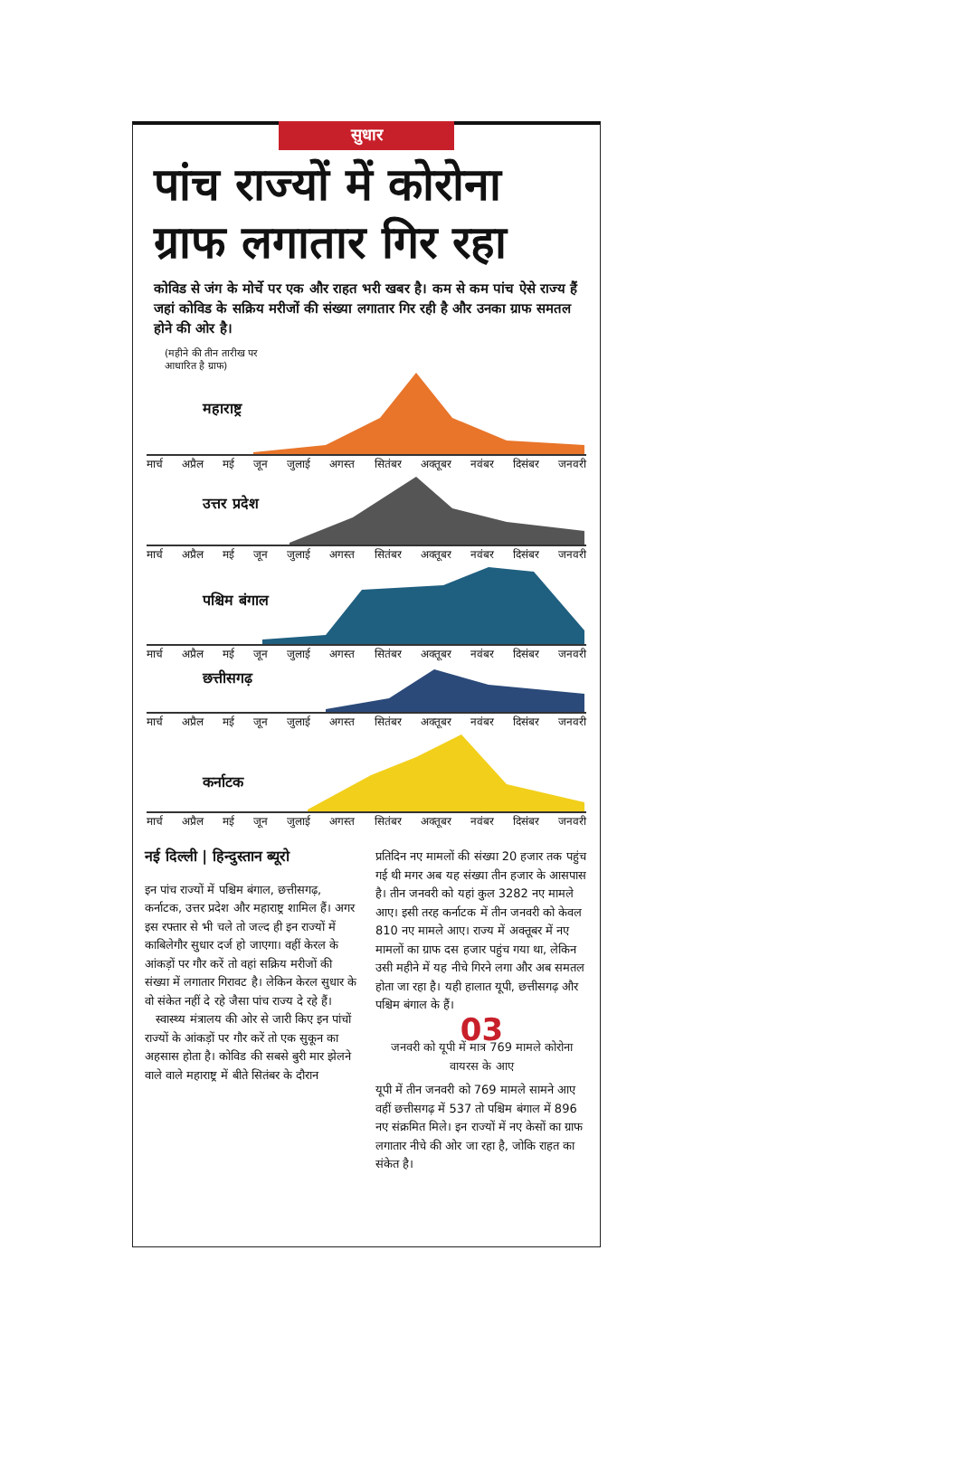सुधार
पांच राज्यों में कोरोना ग्राफ लगातार गिर रहा
कोविड से जंग के मोर्चे पर एक और राहत भरी खबर है। कम से कम पांच ऐसे राज्य हैं जहां कोविड के सक्रिय मरीजों की संख्या लगातार गिर रही है और उनका ग्राफ समतल होने की ओर है।
(महीने की तीन तारीख पर आधारित है ग्राफ)
महाराष्ट्र
मार्च अप्रैल मई जून जुलाई अगस्त सितंबर अक्तूबर नवंबर दिसंबर जनवरी
उत्तर प्रदेश
मार्च अप्रैल मई जून जुलाई अगस्त सितंबर अक्तूबर नवंबर दिसंबर जनवरी
पश्चिम बंगाल
मार्च अप्रैल मई जून जुलाई अगस्त सितंबर अक्तूबर नवंबर दिसंबर जनवरी
छत्तीसगढ़
मार्च अप्रैल मई जून जुलाई अगस्त सितंबर अक्तूबर नवंबर दिसंबर जनवरी
कर्नाटक
मार्च अप्रैल मई जून जुलाई अगस्त सितंबर अक्तूबर नवंबर दिसंबर जनवरी
नई दिल्ली | हिन्दुस्तान ब्यूरो
इन पांच राज्यों में पश्चिम बंगाल, छत्तीसगढ़, कर्नाटक, उत्तर प्रदेश और महाराष्ट्र शामिल हैं। अगर इस रफ्तार से भी चले तो जल्द ही इन राज्यों में काबिलेगौर सुधार दर्ज हो जाएगा। वहीं केरल के आंकड़ों पर गौर करें तो वहां सक्रिय मरीजों की संख्या में लगातार गिरावट है। लेकिन केरल सुधार के वो संकेत नहीं दे रहे जैसा पांच राज्य दे रहे हैं।
स्वास्थ्य मंत्रालय की ओर से जारी किए इन पांचों राज्यों के आंकड़ों पर गौर करें तो एक सुकून का अहसास होता है। कोविड की सबसे बुरी मार झेलने वाले वाले महाराष्ट्र में बीते सितंबर के दौरान
प्रतिदिन नए मामलों की संख्या 20 हजार तक पहुंच गई थी मगर अब यह संख्या तीन हजार के आसपास है। तीन जनवरी को यहां कुल 3282 नए मामले आए। इसी तरह कर्नाटक में तीन जनवरी को केवल 810 नए मामले आए। राज्य में अक्तूबर में नए मामलों का ग्राफ दस हजार पहुंच गया था, लेकिन उसी महीने में यह नीचे गिरने लगा और अब समतल होता जा रहा है। यही हालात यूपी, छत्तीसगढ़ और पश्चिम बंगाल के हैं।
03
जनवरी को यूपी में मात्र 769 मामले कोरोना वायरस के आए
यूपी में तीन जनवरी को 769 मामले सामने आए वहीं छत्तीसगढ़ में 537 तो पश्चिम बंगाल में 896 नए संक्रमित मिले। इन राज्यों में नए केसों का ग्राफ लगातार नीचे की ओर जा रहा है, जोकि राहत का संकेत है।